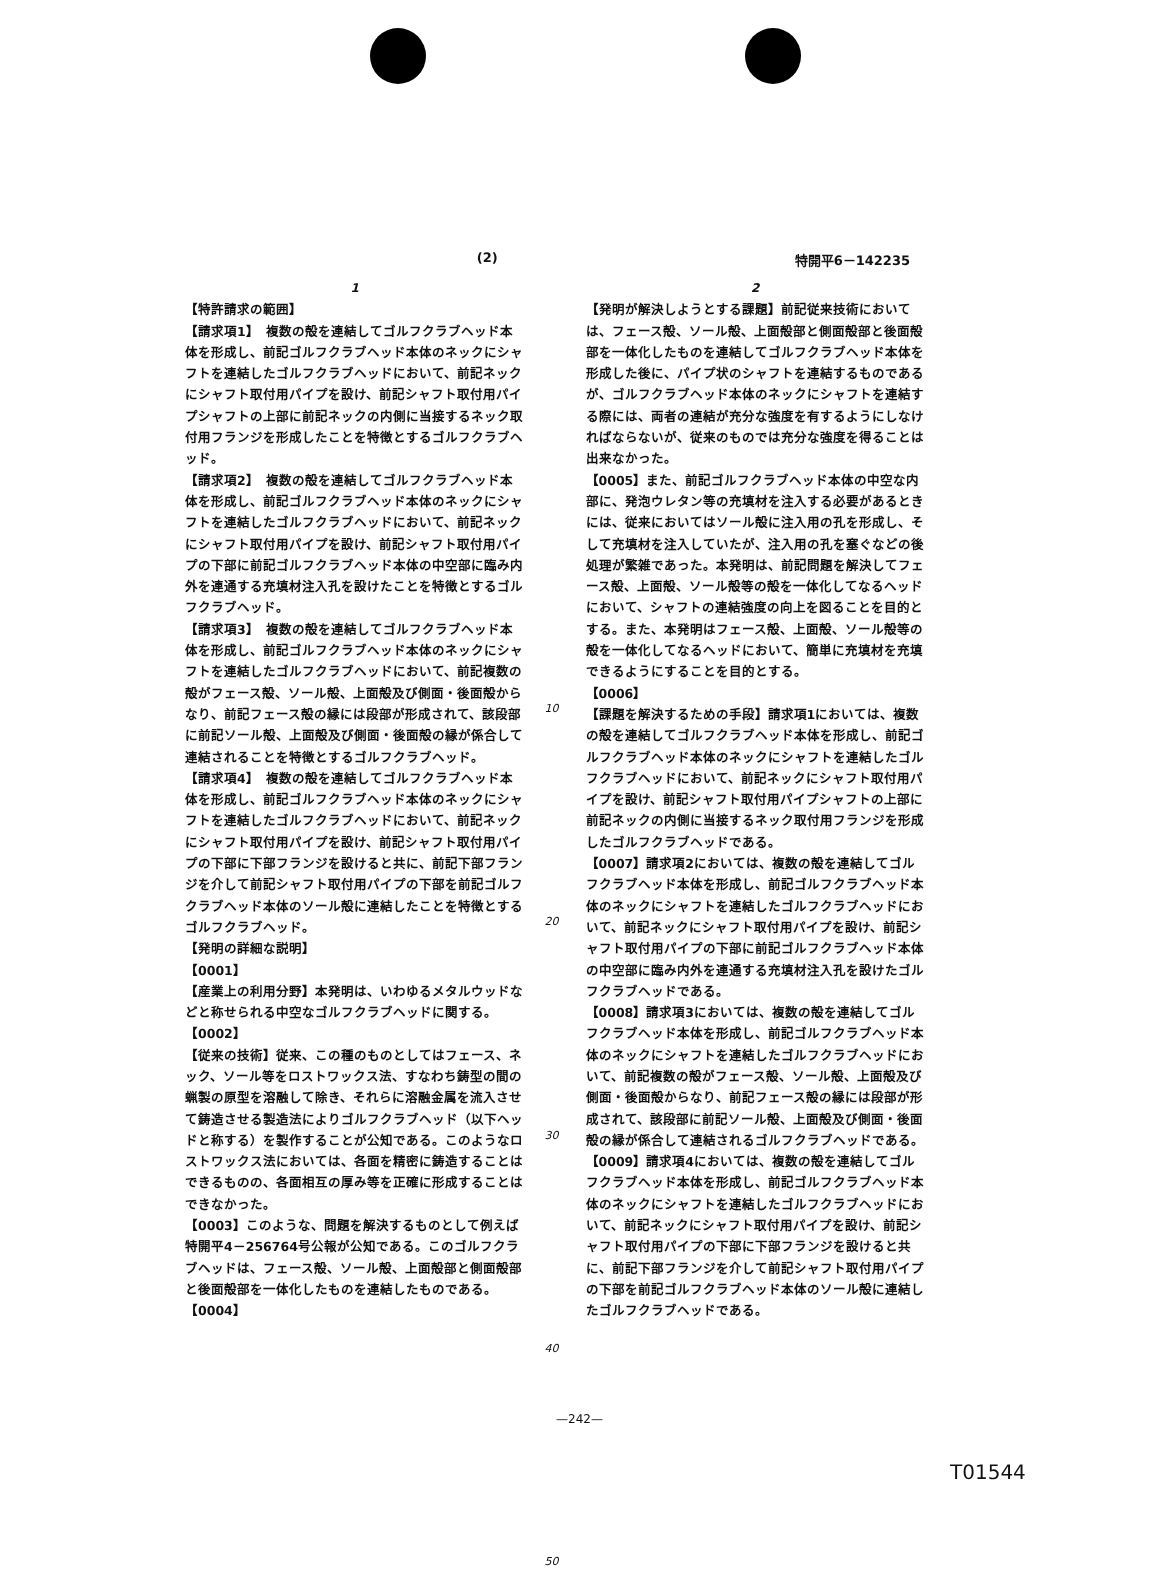(2) 特開平6－142235
1
【特許請求の範囲】
【請求項1】　複数の殻を連結してゴルフクラブヘッド本体を形成し、前記ゴルフクラブヘッド本体のネックにシャフトを連結したゴルフクラブヘッドにおいて、前記ネックにシャフト取付用パイプを設け、前記シャフト取付用パイプシャフトの上部に前記ネックの内側に当接するネック取付用フランジを形成したことを特徴とするゴルフクラブヘッド。
【請求項2】　複数の殻を連結してゴルフクラブヘッド本体を形成し、前記ゴルフクラブヘッド本体のネックにシャフトを連結したゴルフクラブヘッドにおいて、前記ネックにシャフト取付用パイプを設け、前記シャフト取付用パイプの下部に前記ゴルフクラブヘッド本体の中空部に臨み内外を連通する充填材注入孔を設けたことを特徴とするゴルフクラブヘッド。
【請求項3】　複数の殻を連結してゴルフクラブヘッド本体を形成し、前記ゴルフクラブヘッド本体のネックにシャフトを連結したゴルフクラブヘッドにおいて、前記複数の殻がフェース殻、ソール殻、上面殻及び側面・後面殻からなり、前記フェース殻の縁には段部が形成されて、該段部に前記ソール殻、上面殻及び側面・後面殻の縁が係合して連結されることを特徴とするゴルフクラブヘッド。
【請求項4】　複数の殻を連結してゴルフクラブヘッド本体を形成し、前記ゴルフクラブヘッド本体のネックにシャフトを連結したゴルフクラブヘッドにおいて、前記ネックにシャフト取付用パイプを設け、前記シャフト取付用パイプの下部に下部フランジを設けると共に、前記下部フランジを介して前記シャフト取付用パイプの下部を前記ゴルフクラブヘッド本体のソール殻に連結したことを特徴とするゴルフクラブヘッド。
【発明の詳細な説明】
【0001】
【産業上の利用分野】本発明は、いわゆるメタルウッドなどと称せられる中空なゴルフクラブヘッドに関する。
【0002】
【従来の技術】従来、この種のものとしてはフェース、ネック、ソール等をロストワックス法、すなわち鋳型の間の蝋製の原型を溶融して除き、それらに溶融金属を流入させて鋳造させる製造法によりゴルフクラブヘッド（以下ヘッドと称する）を製作することが公知である。このようなロストワックス法においては、各面を精密に鋳造することはできるものの、各面相互の厚み等を正確に形成することはできなかった。
【0003】このような、問題を解決するものとして例えば特開平4－256764号公報が公知である。このゴルフクラブヘッドは、フェース殻、ソール殻、上面殻部と側面殻部と後面殻部を一体化したものを連結したものである。
【0004】
10
20
30
40
50
2
【発明が解決しようとする課題】前記従来技術においては、フェース殻、ソール殻、上面殻部と側面殻部と後面殻部を一体化したものを連結してゴルフクラブヘッド本体を形成した後に、パイプ状のシャフトを連結するものであるが、ゴルフクラブヘッド本体のネックにシャフトを連結する際には、両者の連結が充分な強度を有するようにしなければならないが、従来のものでは充分な強度を得ることは出来なかった。
【0005】また、前記ゴルフクラブヘッド本体の中空な内部に、発泡ウレタン等の充填材を注入する必要があるときには、従来においてはソール殻に注入用の孔を形成し、そして充填材を注入していたが、注入用の孔を塞ぐなどの後処理が繁雑であった。本発明は、前記問題を解決してフェース殻、上面殻、ソール殻等の殻を一体化してなるヘッドにおいて、シャフトの連結強度の向上を図ることを目的とする。また、本発明はフェース殻、上面殻、ソール殻等の殻を一体化してなるヘッドにおいて、簡単に充填材を充填できるようにすることを目的とする。
【0006】
【課題を解決するための手段】請求項1においては、複数の殻を連結してゴルフクラブヘッド本体を形成し、前記ゴルフクラブヘッド本体のネックにシャフトを連結したゴルフクラブヘッドにおいて、前記ネックにシャフト取付用パイプを設け、前記シャフト取付用パイプシャフトの上部に前記ネックの内側に当接するネック取付用フランジを形成したゴルフクラブヘッドである。
【0007】請求項2においては、複数の殻を連結してゴルフクラブヘッド本体を形成し、前記ゴルフクラブヘッド本体のネックにシャフトを連結したゴルフクラブヘッドにおいて、前記ネックにシャフト取付用パイプを設け、前記シャフト取付用パイプの下部に前記ゴルフクラブヘッド本体の中空部に臨み内外を連通する充填材注入孔を設けたゴルフクラブヘッドである。
【0008】請求項3においては、複数の殻を連結してゴルフクラブヘッド本体を形成し、前記ゴルフクラブヘッド本体のネックにシャフトを連結したゴルフクラブヘッドにおいて、前記複数の殻がフェース殻、ソール殻、上面殻及び側面・後面殻からなり、前記フェース殻の縁には段部が形成されて、該段部に前記ソール殻、上面殻及び側面・後面殻の縁が係合して連結されるゴルフクラブヘッドである。
【0009】請求項4においては、複数の殻を連結してゴルフクラブヘッド本体を形成し、前記ゴルフクラブヘッド本体のネックにシャフトを連結したゴルフクラブヘッドにおいて、前記ネックにシャフト取付用パイプを設け、前記シャフト取付用パイプの下部に下部フランジを設けると共に、前記下部フランジを介して前記シャフト取付用パイプの下部を前記ゴルフクラブヘッド本体のソール殻に連結したゴルフクラブヘッドである。
—242—
T01544